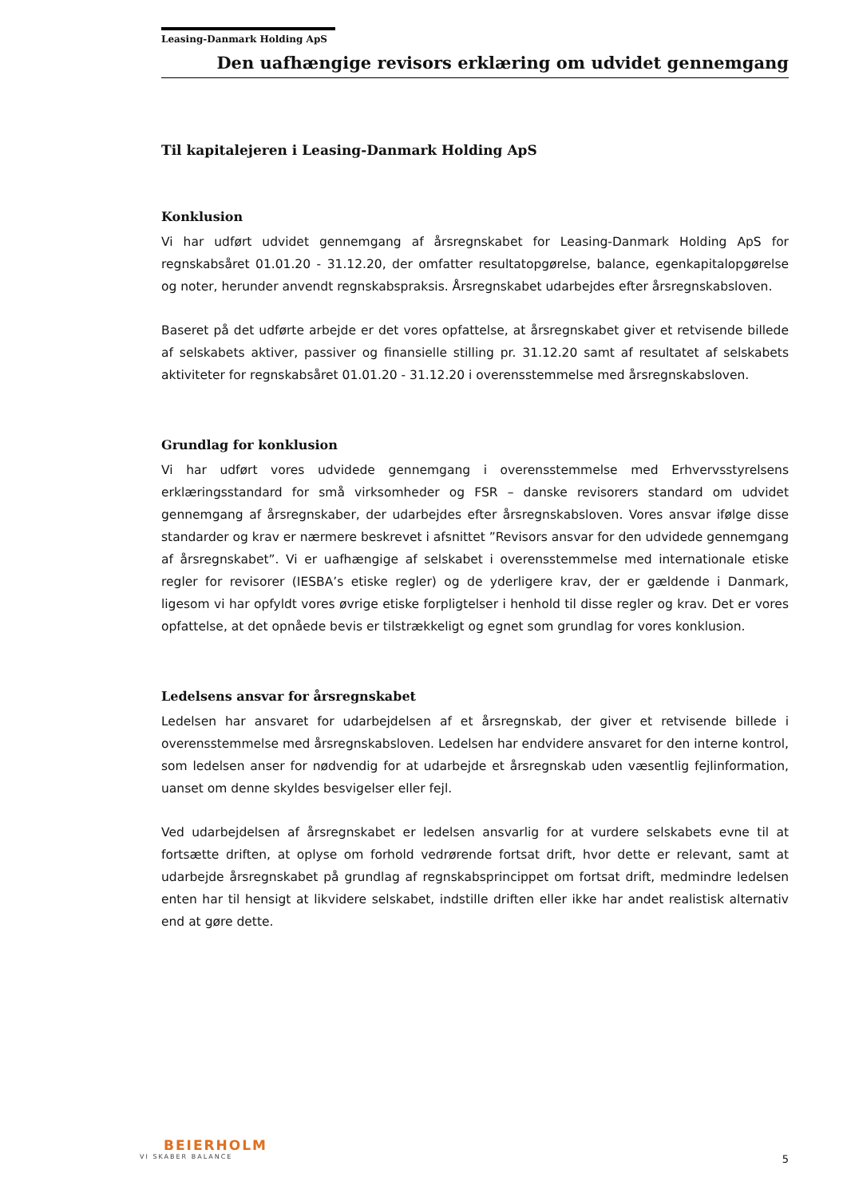Leasing-Danmark Holding ApS
Den uafhængige revisors erklæring om udvidet gennemgang
Til kapitalejeren i Leasing-Danmark Holding ApS
Konklusion
Vi har udført udvidet gennemgang af årsregnskabet for Leasing-Danmark Holding ApS for regnskabsåret 01.01.20 - 31.12.20, der omfatter resultatopgørelse, balance, egenkapitalopgørelse og noter, herunder anvendt regnskabspraksis. Årsregnskabet udarbejdes efter årsregnskabsloven.
Baseret på det udførte arbejde er det vores opfattelse, at årsregnskabet giver et retvisende billede af selskabets aktiver, passiver og finansielle stilling pr. 31.12.20 samt af resultatet af selskabets aktiviteter for regnskabsåret 01.01.20 - 31.12.20 i overensstemmelse med årsregnskabsloven.
Grundlag for konklusion
Vi har udført vores udvidede gennemgang i overensstemmelse med Erhvervsstyrelsens erklæringsstandard for små virksomheder og FSR – danske revisorers standard om udvidet gennemgang af årsregnskaber, der udarbejdes efter årsregnskabsloven. Vores ansvar ifølge disse standarder og krav er nærmere beskrevet i afsnittet ”Revisors ansvar for den udvidede gennemgang af årsregnskabet”. Vi er uafhængige af selskabet i overensstemmelse med internationale etiske regler for revisorer (IESBA’s etiske regler) og de yderligere krav, der er gældende i Danmark, ligesom vi har opfyldt vores øvrige etiske forpligtelser i henhold til disse regler og krav. Det er vores opfattelse, at det opnåede bevis er tilstrækkeligt og egnet som grundlag for vores konklusion.
Ledelsens ansvar for årsregnskabet
Ledelsen har ansvaret for udarbejdelsen af et årsregnskab, der giver et retvisende billede i overensstemmelse med årsregnskabsloven. Ledelsen har endvidere ansvaret for den interne kontrol, som ledelsen anser for nødvendig for at udarbejde et årsregnskab uden væsentlig fejlinformation, uanset om denne skyldes besvigelser eller fejl.
Ved udarbejdelsen af årsregnskabet er ledelsen ansvarlig for at vurdere selskabets evne til at fortsætte driften, at oplyse om forhold vedrørende fortsat drift, hvor dette er relevant, samt at udarbejde årsregnskabet på grundlag af regnskabsprincippet om fortsat drift, medmindre ledelsen enten har til hensigt at likvidere selskabet, indstille driften eller ikke har andet realistisk alternativ end at gøre dette.
BEIERHOLM
VI SKABER BALANCE
5